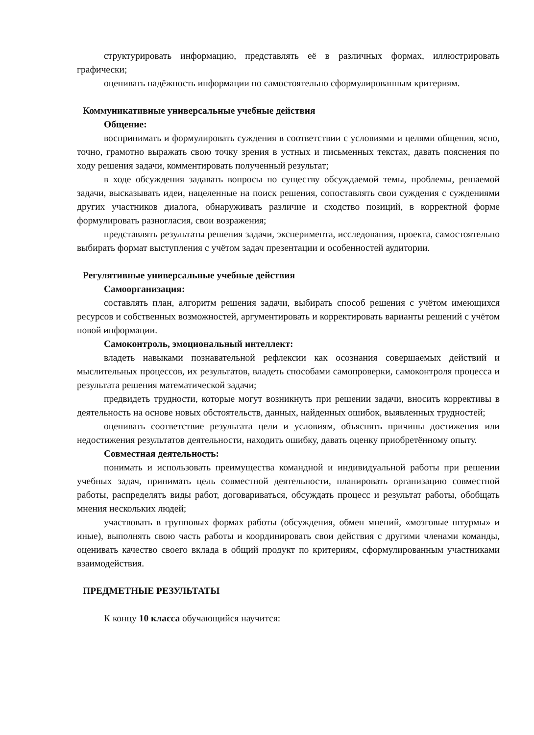структурировать информацию, представлять её в различных формах, иллюстрировать графически;
оценивать надёжность информации по самостоятельно сформулированным критериям.
Коммуникативные универсальные учебные действия
Общение:
воспринимать и формулировать суждения в соответствии с условиями и целями общения, ясно, точно, грамотно выражать свою точку зрения в устных и письменных текстах, давать пояснения по ходу решения задачи, комментировать полученный результат;
в ходе обсуждения задавать вопросы по существу обсуждаемой темы, проблемы, решаемой задачи, высказывать идеи, нацеленные на поиск решения, сопоставлять свои суждения с суждениями других участников диалога, обнаруживать различие и сходство позиций, в корректной форме формулировать разногласия, свои возражения;
представлять результаты решения задачи, эксперимента, исследования, проекта, самостоятельно выбирать формат выступления с учётом задач презентации и особенностей аудитории.
Регулятивные универсальные учебные действия
Самоорганизация:
составлять план, алгоритм решения задачи, выбирать способ решения с учётом имеющихся ресурсов и собственных возможностей, аргументировать и корректировать варианты решений с учётом новой информации.
Самоконтроль, эмоциональный интеллект:
владеть навыками познавательной рефлексии как осознания совершаемых действий и мыслительных процессов, их результатов, владеть способами самопроверки, самоконтроля процесса и результата решения математической задачи;
предвидеть трудности, которые могут возникнуть при решении задачи, вносить коррективы в деятельность на основе новых обстоятельств, данных, найденных ошибок, выявленных трудностей;
оценивать соответствие результата цели и условиям, объяснять причины достижения или недостижения результатов деятельности, находить ошибку, давать оценку приобретённому опыту.
Совместная деятельность:
понимать и использовать преимущества командной и индивидуальной работы при решении учебных задач, принимать цель совместной деятельности, планировать организацию совместной работы, распределять виды работ, договариваться, обсуждать процесс и результат работы, обобщать мнения нескольких людей;
участвовать в групповых формах работы (обсуждения, обмен мнений, «мозговые штурмы» и иные), выполнять свою часть работы и координировать свои действия с другими членами команды, оценивать качество своего вклада в общий продукт по критериям, сформулированным участниками взаимодействия.
ПРЕДМЕТНЫЕ РЕЗУЛЬТАТЫ
К концу 10 класса обучающийся научится: